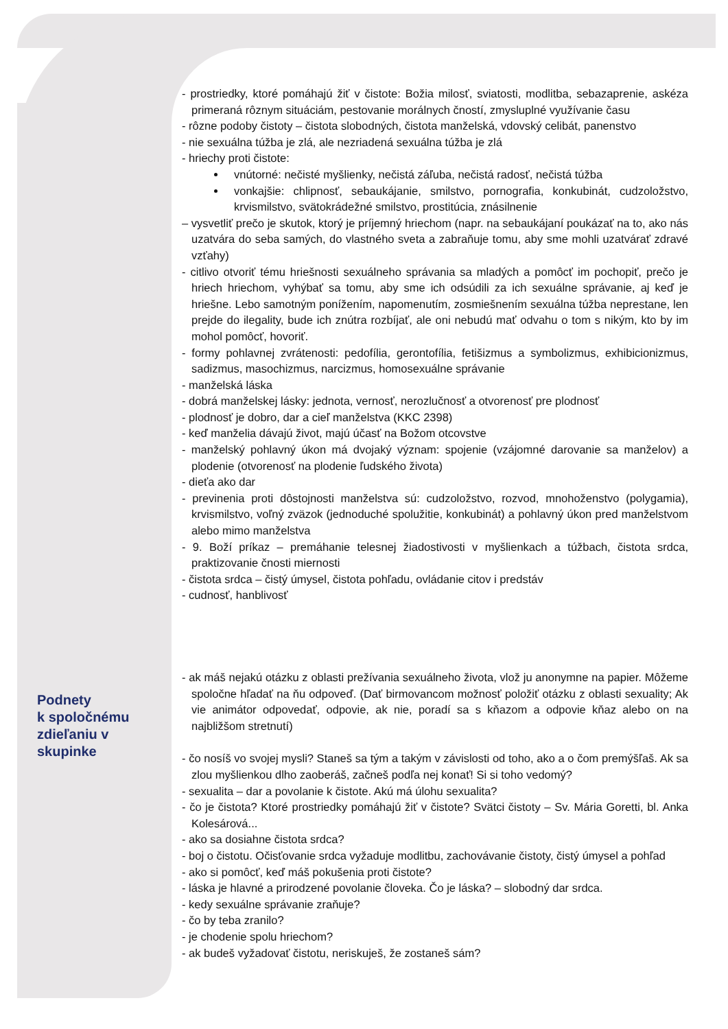- prostriedky, ktoré pomáhajú žiť v čistote: Božia milosť, sviatosti, modlitba, sebazaprenie, askéza primeraná rôznym situáciám, pestovanie morálnych čností, zmysluplné využívanie času
- rôzne podoby čistoty – čistota slobodných, čistota manželská, vdovský celibát, panenstvo
- nie sexuálna túžba je zlá, ale nezriadená sexuálna túžba je zlá
- hriechy proti čistote:
vnútorné: nečisté myšlienky, nečistá záľuba, nečistá radosť, nečistá túžba
vonkajšie: chlipnosť, sebaukájanie, smilstvo, pornografia, konkubinát, cudzoložstvo, krvismilstvo, svätokrádežné smilstvo, prostitúcia, znásilnenie
– vysvetliť prečo je skutok, ktorý je príjemný hriechom (napr. na sebaukájaní poukázať na to, ako nás uzatvára do seba samých, do vlastného sveta a zabraňuje tomu, aby sme mohli uzatvárať zdravé vzťahy)
- citlivo otvoriť tému hriešnosti sexuálneho správania sa mladých a pomôcť im pochopiť, prečo je hriech hriechom, vyhýbať sa tomu, aby sme ich odsúdili za ich sexuálne správanie, aj keď je hriešne. Lebo samotným ponížením, napomenutím, zosmiešnením sexuálna túžba neprestane, len prejde do ilegality, bude ich znútra rozbíjať, ale oni nebudú mať odvahu o tom s nikým, kto by im mohol pomôcť, hovoriť.
- formy pohlavnej zvrátenosti: pedofília, gerontofília, fetišizmus a symbolizmus, exhibicionizmus, sadizmus, masochizmus, narcizmus, homosexuálne správanie
- manželská láska
- dobrá manželskej lásky: jednota, vernosť, nerozlučnosť a otvorenosť pre plodnosť
- plodnosť je dobro, dar a cieľ manželstva (KKC 2398)
- keď manželia dávajú život, majú účasť na Božom otcovstve
- manželský pohlavný úkon má dvojaký význam: spojenie (vzájomné darovanie sa manželov) a plodenie (otvorenosť na plodenie ľudského života)
- dieťa ako dar
- previnenia proti dôstojnosti manželstva sú: cudzoložstvo, rozvod, mnohoženstvo (polygamia), krvismilstvo, voľný zväzok (jednoduché spolužitie, konkubinát) a pohlavný úkon pred manželstvom alebo mimo manželstva
- 9. Boží príkaz – premáhanie telesnej žiadostivosti v myšlienkach a túžbach, čistota srdca, praktizovanie čnosti miernosti
- čistota srdca – čistý úmysel, čistota pohľadu, ovládanie citov i predstáv
- cudnosť, hanblivosť
- ak máš nejakú otázku z oblasti prežívania sexuálneho života, vlož ju anonymne na papier. Môžeme spoločne hľadať na ňu odpoveď. (Dať birmovancom možnosť položiť otázku z oblasti sexuality; Ak vie animátor odpovedať, odpovie, ak nie, poradí sa s kňazom a odpovie kňaz alebo on na najbližšom stretnutí)
- čo nosíš vo svojej mysli? Staneš sa tým a takým v závislosti od toho, ako a o čom premýšľaš. Ak sa zlou myšlienkou dlho zaoberáš, začneš podľa nej konať! Si si toho vedomý?
- sexualita – dar a povolanie k čistote. Akú má úlohu sexualita?
- čo je čistota? Ktoré prostriedky pomáhajú žiť v čistote? Svätci čistoty – Sv. Mária Goretti, bl. Anka Kolesárová...
- ako sa dosiahne čistota srdca?
- boj o čistotu. Očisťovanie srdca vyžaduje modlitbu, zachovávanie čistoty, čistý úmysel a pohľad
- ako si pomôcť, keď máš pokušenia proti čistote?
- láska je hlavné a prirodzené povolanie človeka. Čo je láska? – slobodný dar srdca.
- kedy sexuálne správanie zraňuje?
- čo by teba zranilo?
- je chodenie spolu hriechom?
- ak budeš vyžadovať čistotu, neriskuješ, že zostaneš sám?
Podnety
k spoločnému
zdieľaniu v
skupinke